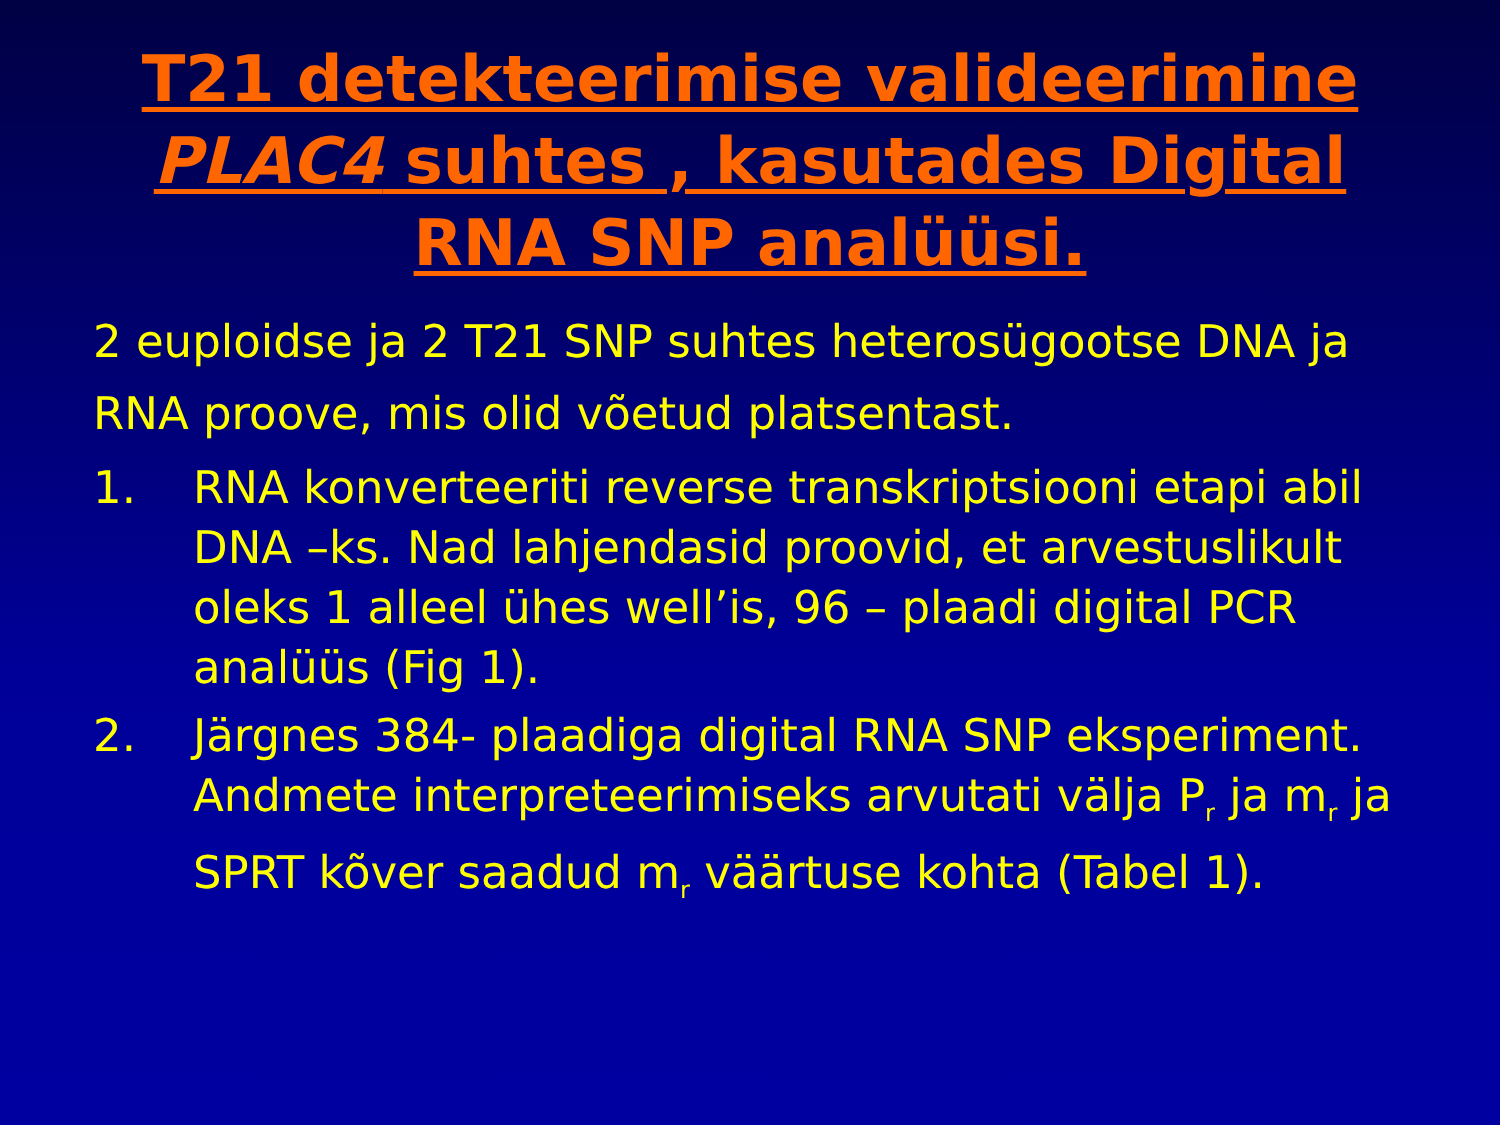T21 detekteerimise valideerimine PLAC4 suhtes , kasutades Digital RNA SNP analüüsi.
2 euploidse ja 2 T21 SNP suhtes heterosügootse DNA ja RNA proove, mis olid võetud platsentast.
1. RNA konverteeriti reverse transkriptsiooni etapi abil DNA –ks. Nad lahjendasid proovid, et arvestuslikult oleks 1 alleel ühes well’is, 96 – plaadi digital PCR analüüs (Fig 1).
2. Järgnes 384- plaadiga digital RNA SNP eksperiment. Andmete interpreteerimiseks arvutati välja P<sub>r</sub> ja m<sub>r</sub> ja SPRT kõver saadud m<sub>r</sub> väärtuse kohta (Tabel 1).